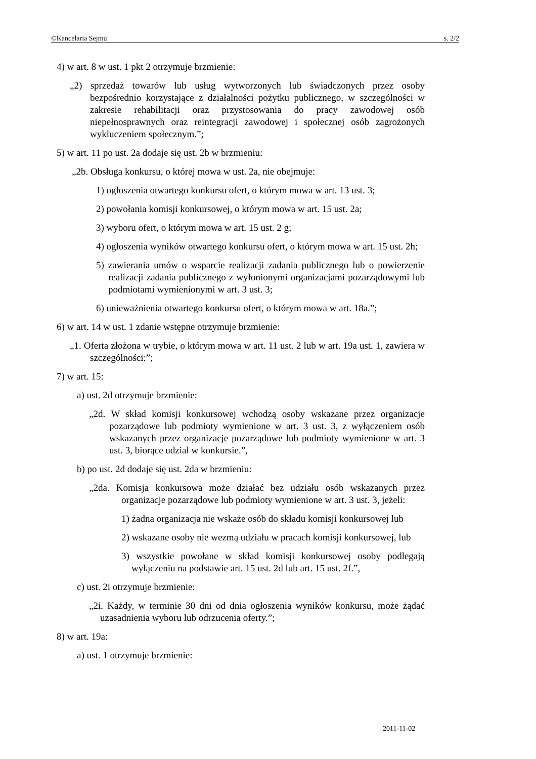©Kancelaria Sejmu s. 2/2
4) w art. 8 w ust. 1 pkt 2 otrzymuje brzmienie:
„2) sprzedaż towarów lub usług wytworzonych lub świadczonych przez osoby bezpośrednio korzystające z działalności pożytku publicznego, w szczególności w zakresie rehabilitacji oraz przystosowania do pracy zawodowej osób niepełnosprawnych oraz reintegracji zawodowej i społecznej osób zagrożonych wykluczeniem społecznym.”;
5) w art. 11 po ust. 2a dodaje się ust. 2b w brzmieniu:
„2b. Obsługa konkursu, o której mowa w ust. 2a, nie obejmuje:
1) ogłoszenia otwartego konkursu ofert, o którym mowa w art. 13 ust. 3;
2) powołania komisji konkursowej, o którym mowa w art. 15 ust. 2a;
3) wyboru ofert, o którym mowa w art. 15 ust. 2 g;
4) ogłoszenia wyników otwartego konkursu ofert, o którym mowa w art. 15 ust. 2h;
5) zawierania umów o wsparcie realizacji zadania publicznego lub o powierzenie realizacji zadania publicznego z wyłonionymi organizacjami pozarządowymi lub podmiotami wymienionymi w art. 3 ust. 3;
6) unieważnienia otwartego konkursu ofert, o którym mowa w art. 18a.”;
6) w art. 14 w ust. 1 zdanie wstępne otrzymuje brzmienie:
„1. Oferta złożona w trybie, o którym mowa w art. 11 ust. 2 lub w art. 19a ust. 1, zawiera w szczególności:”;
7) w art. 15:
a) ust. 2d otrzymuje brzmienie:
„2d. W skład komisji konkursowej wchodzą osoby wskazane przez organizacje pozarządowe lub podmioty wymienione w art. 3 ust. 3, z wyłączeniem osób wskazanych przez organizacje pozarządowe lub podmioty wymienione w art. 3 ust. 3, biorące udział w konkursie.”,
b) po ust. 2d dodaje się ust. 2da w brzmieniu:
„2da. Komisja konkursowa może działać bez udziału osób wskazanych przez organizacje pozarządowe lub podmioty wymienione w art. 3 ust. 3, jeżeli:
1) żadna organizacja nie wskaże osób do składu komisji konkursowej lub
2) wskazane osoby nie wezmą udziału w pracach komisji konkursowej, lub
3) wszystkie powołane w skład komisji konkursowej osoby podlegają wyłączeniu na podstawie art. 15 ust. 2d lub art. 15 ust. 2f.”,
c) ust. 2i otrzymuje brzmienie:
„2i. Każdy, w terminie 30 dni od dnia ogłoszenia wyników konkursu, może żądać uzasadnienia wyboru lub odrzucenia oferty.”;
8) w art. 19a:
a) ust. 1 otrzymuje brzmienie:
2011-11-02